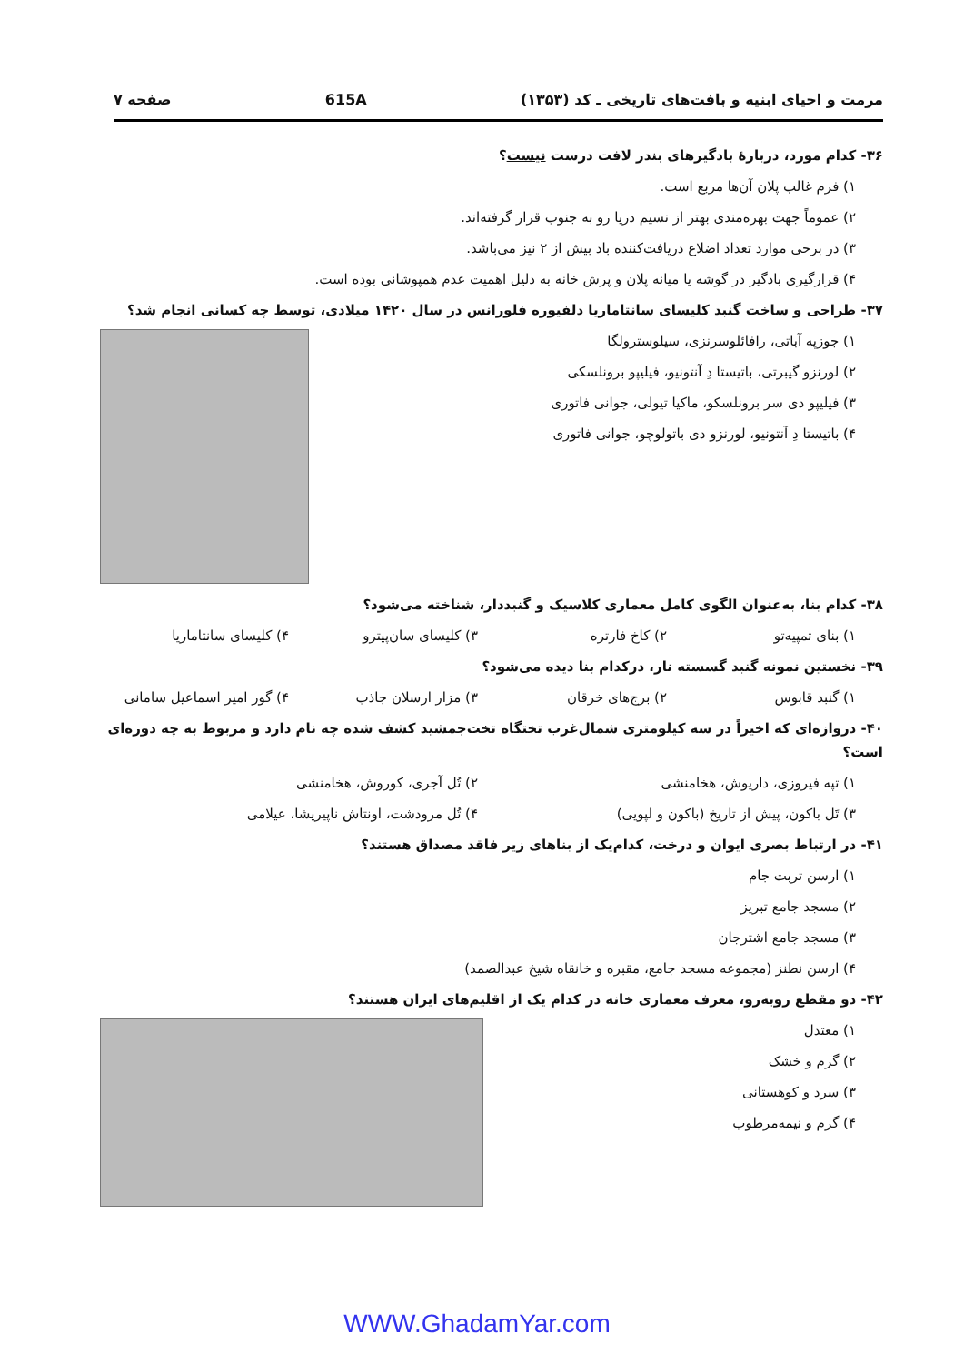مرمت و احیای ابنیه و بافت‌های تاریخی ـ کد (۱۳۵۳) 615A صفحه ۷
۳۶- کدام مورد، دربارهٔ بادگیرهای بندر لافت درست نیست؟
۱) فرم غالب پلان آن‌ها مربع است.
۲) عموماً جهت بهره‌مندی بهتر از نسیم دریا رو به جنوب قرار گرفته‌اند.
۳) در برخی موارد تعداد اضلاع دریافت‌کننده باد بیش از ۲ نیز می‌باشد.
۴) قرارگیری بادگیر در گوشه یا میانه پلان و پرش خانه به دلیل اهمیت عدم همپوشانی بوده است.
۳۷- طراحی و ساخت گنبد کلیسای سانتاماریا دلفیوره فلورانس در سال ۱۴۲۰ میلادی، توسط چه کسانی انجام شد؟
۱) جوزپه آباتی، رافائلوسرنزی، سیلوسترولگا
۲) لورنزو گیبرتی، باتیستا دِ آنتونیو، فیلیپو برونلسکی
۳) فیلیپو دی سر برونلسکو، ماکیا تیولی، جوانی فاتوری
۴) باتیستا دِ آنتونیو، لورنزو دی باتولوچو، جوانی فاتوری
۳۸- کدام بنا، به‌عنوان الگوی کامل معماری کلاسیک و گنبددار، شناخته می‌شود؟
۱) بنای تمپیه‌تو ۲) کاخ فارتره ۳) کلیسای سان‌پیترو ۴) کلیسای سانتاماریا
۳۹- نخستین نمونه گنبد گسسته نار، درکدام بنا دیده می‌شود؟
۱) گنبد قابوس ۲) برج‌های خرقان ۳) مزار ارسلان جاذب ۴) گور امیر اسماعیل سامانی
۴۰- دروازه‌ای که اخیراً در سه کیلومتری شمال‌غرب تختگاه تخت‌جمشید کشف شده چه نام دارد و مربوط به چه دوره‌ای است؟
۱) تپه فیروزی، داریوش، هخامنشی ۲) تُل آجری، کوروش، هخامنشی
۳) تَل باکون، پیش از تاریخ (باکون و لپویی) ۴) تُل مرودشت، اونتاش ناپیریشا، عیلامی
۴۱- در ارتباط بصری ایوان و درخت، کدام‌یک از بناهای زیر فاقد مصداق هستند؟
۱) ارسن تربت جام
۲) مسجد جامع تبریز
۳) مسجد جامع اشترجان
۴) ارسن نطنز (مجموعه مسجد جامع، مقبره و خانقاه شیخ عبدالصمد)
۴۲- دو مقطع روبه‌رو، معرف معماری خانه در کدام یک از اقلیم‌های ایران هستند؟
۱) معتدل
۲) گرم و خشک
۳) سرد و کوهستانی
۴) گرم و نیمه‌مرطوب
WWW.GhadamYar.com